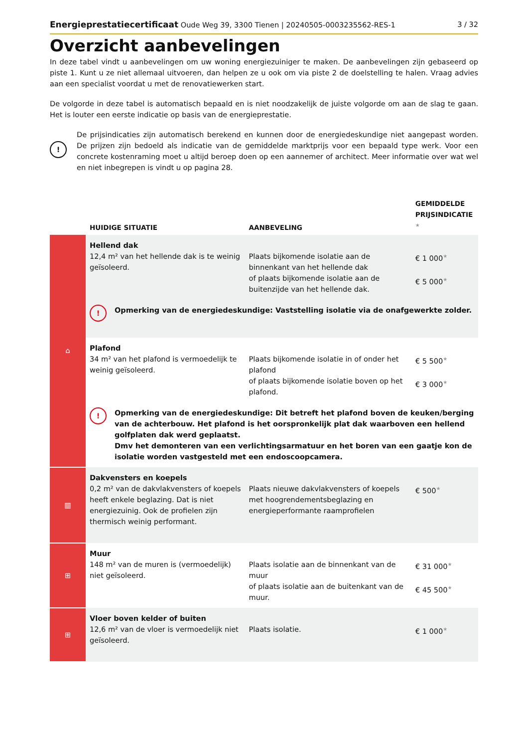Energieprestatiecertificaat Oude Weg 39, 3300 Tienen | 20240505-0003235562-RES-1 3 / 32
Overzicht aanbevelingen
In deze tabel vindt u aanbevelingen om uw woning energiezuiniger te maken. De aanbevelingen zijn gebaseerd op piste 1. Kunt u ze niet allemaal uitvoeren, dan helpen ze u ook om via piste 2 de doelstelling te halen. Vraag advies aan een specialist voordat u met de renovatiewerken start.
De volgorde in deze tabel is automatisch bepaald en is niet noodzakelijk de juiste volgorde om aan de slag te gaan. Het is louter een eerste indicatie op basis van de energieprestatie.
!
De prijsindicaties zijn automatisch berekend en kunnen door de energiedeskundige niet aangepast worden. De prijzen zijn bedoeld als indicatie van de gemiddelde marktprijs voor een bepaald type werk. Voor een concrete kostenraming moet u altijd beroep doen op een aannemer of architect. Meer informatie over wat wel en niet inbegrepen is vindt u op pagina 28.
| | HUIDIGE SITUATIE | AANBEVELING | GEMIDDELDE PRIJSINDICATIE ★ |
| --- | --- | --- | --- |
| ⌂ | Hellend dak 12,4 m² van het hellende dak is te weinig geïsoleerd. | Plaats bijkomende isolatie aan de binnenkant van het hellende dak of plaats bijkomende isolatie aan de buitenzijde van het hellende dak. | € 1 000 ★ € 5 000 ★ |
| | ! Opmerking van de energiedeskundige: Vaststelling isolatie via de onafgewerkte zolder. | | |
| | Plafond 34 m² van het plafond is vermoedelijk te weinig geïsoleerd. | Plaats bijkomende isolatie in of onder het plafond of plaats bijkomende isolatie boven op het plafond. | € 5 500 ★ € 3 000 ★ |
| | ! Opmerking van de energiedeskundige: Dit betreft het plafond boven de keuken/berging van de achterbouw. Het plafond is het oorspronkelijk plat dak waarboven een hellend golfplaten dak werd geplaatst. Dmv het demonteren van een verlichtingsarmatuur en het boren van een gaatje kon de isolatie worden vastgesteld met een endoscoopcamera. | | |
| ▥ | Dakvensters en koepels 0,2 m² van de dakvlakvensters of koepels heeft enkele beglazing. Dat is niet energiezuinig. Ook de profielen zijn thermisch weinig performant. | Plaats nieuwe dakvlakvensters of koepels met hoogrendementsbeglazing en energieperformante raamprofielen | € 500 ★ |
| ⊞ | Muur 148 m² van de muren is (vermoedelijk) niet geïsoleerd. | Plaats isolatie aan de binnenkant van de muur of plaats isolatie aan de buitenkant van de muur. | € 31 000 ★ € 45 500 ★ |
| ⊞ | Vloer boven kelder of buiten 12,6 m² van de vloer is vermoedelijk niet geïsoleerd. | Plaats isolatie. | € 1 000 ★ |